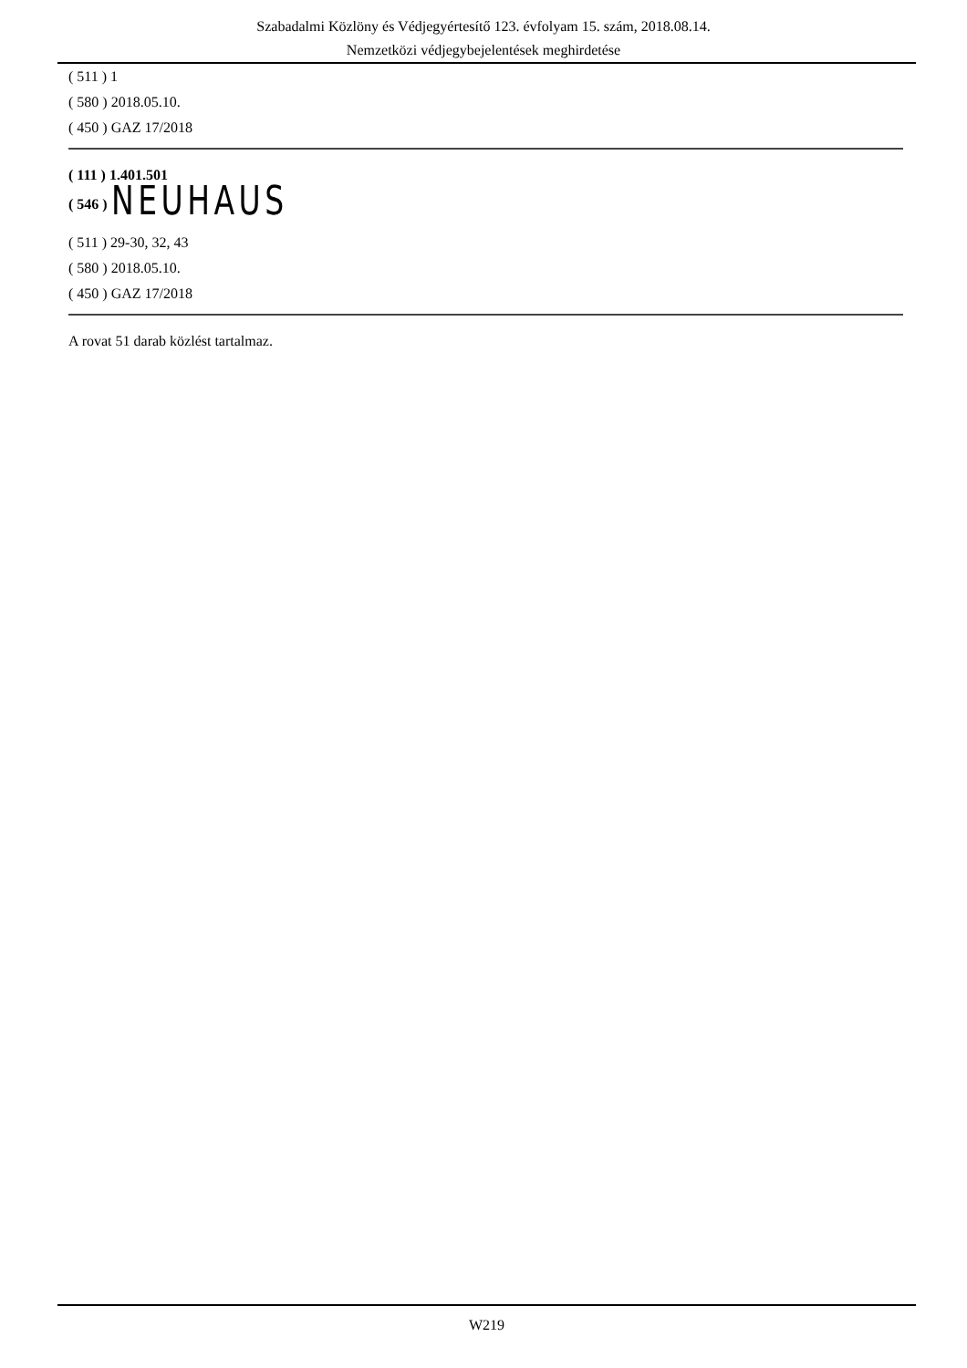Szabadalmi Közlöny és Védjegyértesítő 123. évfolyam 15. szám, 2018.08.14.
Nemzetközi védjegybejelentések meghirdetése
( 511 ) 1
( 580 ) 2018.05.10.
( 450 ) GAZ 17/2018
( 111 ) 1.401.501
( 546 ) NEUHAUS
( 511 ) 29-30, 32, 43
( 580 ) 2018.05.10.
( 450 ) GAZ 17/2018
A rovat 51 darab közlést tartalmaz.
W219